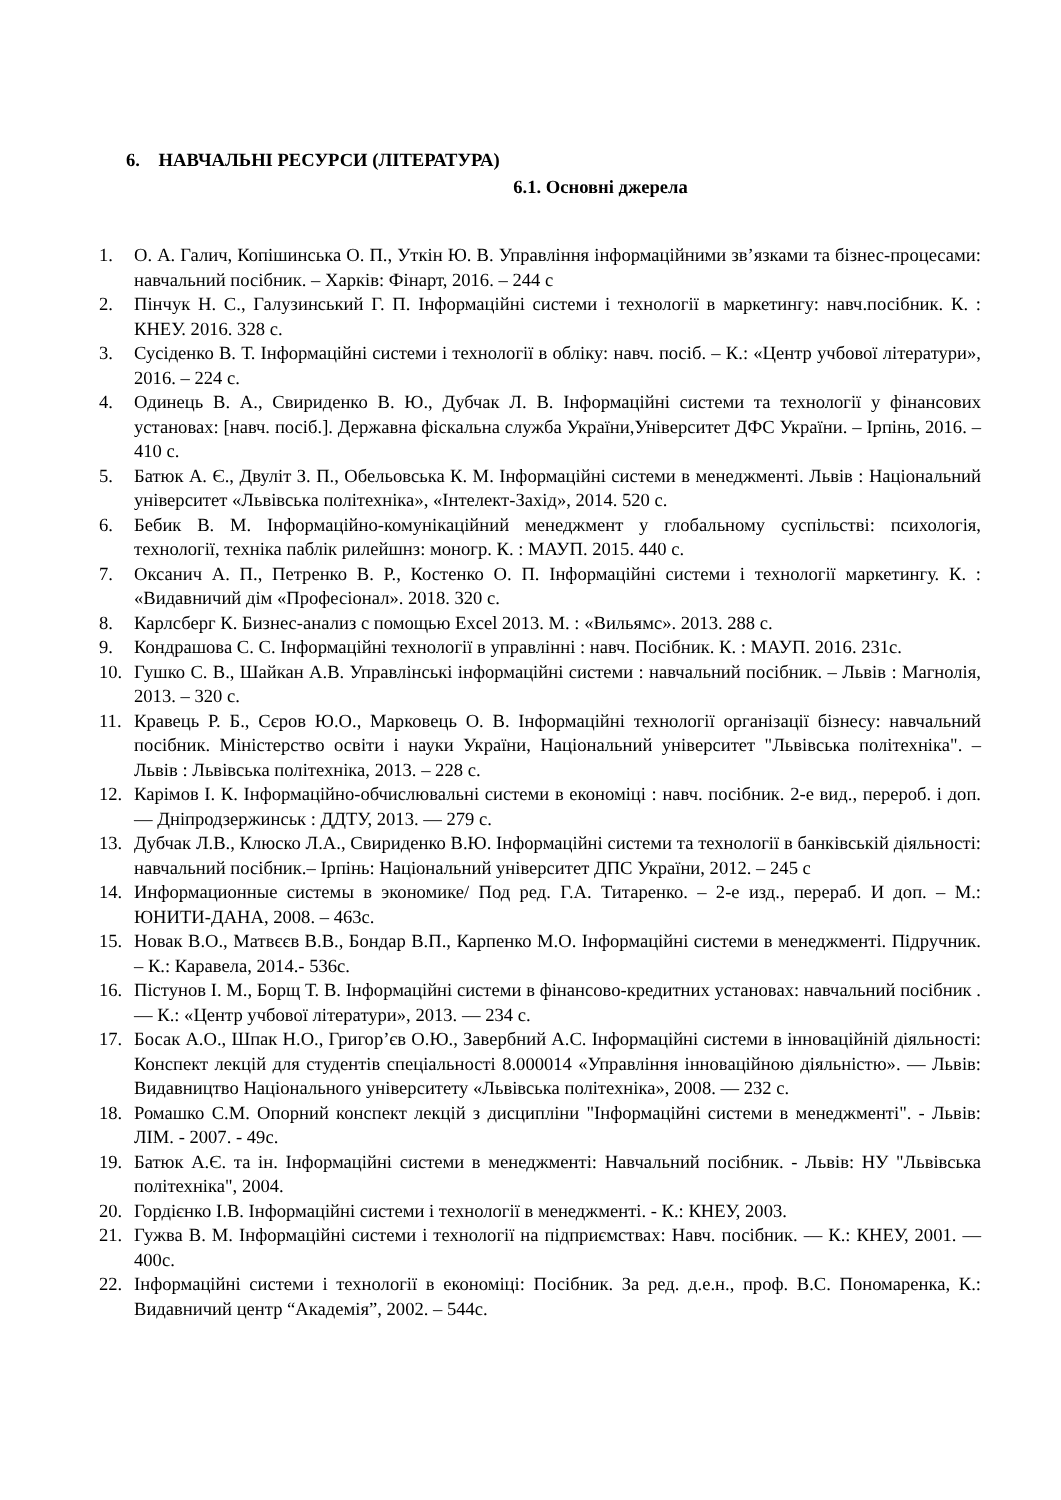6. НАВЧАЛЬНІ РЕСУРСИ (ЛІТЕРАТУРА)
6.1. Основні джерела
1. О. А. Галич, Копішинська О. П., Уткін Ю. В. Управління інформаційними зв’язками та бізнес-процесами: навчальний посібник. – Харків: Фінарт, 2016. – 244 с
2. Пінчук Н. С., Галузинський Г. П. Інформаційні системи і технології в маркетингу: навч.посібник. К. : КНЕУ. 2016. 328 с.
3. Сусіденко В. Т. Інформаційні системи і технології в обліку: навч. посіб. – К.: «Центр учбової літератури», 2016. – 224 с.
4. Одинець В. А., Свириденко В. Ю., Дубчак Л. В. Інформаційні системи та технології у фінансових установах: [навч. посіб.]. Державна фіскальна служба України,Університет ДФС України. – Ірпінь, 2016. – 410 с.
5. Батюк А. Є., Двуліт З. П., Обельовська К. М. Інформаційні системи в менеджменті. Львів : Національний університет «Львівська політехніка», «Інтелект-Захід», 2014. 520 с.
6. Бебик В. М. Інформаційно-комунікаційний менеджмент у глобальному суспільстві: психологія, технології, техніка паблік рилейшнз: моногр. К. : МАУП. 2015. 440 с.
7. Оксанич А. П., Петренко В. Р., Костенко О. П. Інформаційні системи і технології маркетингу. К. : «Видавничий дім «Професіонал». 2018. 320 с.
8. Карлсберг К. Бизнес-анализ с помощью Excel 2013. М. : «Вильямс». 2013. 288 с.
9. Кондрашова С. С. Інформаційні технології в управлінні : навч. Посібник. К. : МАУП. 2016. 231с.
10. Гушко С. В., Шайкан А.В. Управлінські інформаційні системи : навчальний посібник. – Львів : Магнолія, 2013. – 320 с.
11. Кравець Р. Б., Сєров Ю.О., Марковець О. В. Інформаційні технології організації бізнесу: навчальний посібник. Міністерство освіти і науки України, Національний університет "Львівська політехніка". – Львів : Львівська політехніка, 2013. – 228 с.
12. Карімов І. К. Інформаційно-обчислювальні системи в економіці : навч. посібник. 2-е вид., перероб. і доп. — Дніпродзержинськ : ДДТУ, 2013. — 279 с.
13. Дубчак Л.В., Клюско Л.А., Свириденко В.Ю. Інформаційні системи та технології в банківській діяльності: навчальний посібник.– Ірпінь: Національний університет ДПС України, 2012. – 245 с
14. Информационные системы в экономике/ Под ред. Г.А. Титаренко. – 2-е изд., перераб. И доп. – М.: ЮНИТИ-ДАНА, 2008. – 463с.
15. Новак В.О., Матвєєв В.В., Бондар В.П., Карпенко М.О. Інформаційні системи в менеджменті. Підручник. – К.: Каравела, 2014.- 536с.
16. Пістунов І. М., Борщ Т. В. Інформаційні системи в фінансово-кредитних установах: навчальний посібник . — К.: «Центр учбової літератури», 2013. — 234 с.
17. Босак А.О., Шпак Н.О., Григор’єв О.Ю., Завербний А.С. Інформаційні системи в інноваційній діяльності: Конспект лекцій для студентів спеціальності 8.000014 «Управління інноваційною діяльністю». — Львів: Видавництво Національного університету «Львівська політехніка», 2008. — 232 с.
18. Ромашко С.М. Опорний конспект лекцій з дисципліни "Інформаційні системи в менеджменті". - Львів: ЛІМ. - 2007. - 49с.
19. Батюк А.Є. та ін. Інформаційні системи в менеджменті: Навчальний посібник. - Львів: НУ "Львівська політехніка", 2004.
20. Гордієнко І.В. Інформаційні системи і технології в менеджменті. - К.: КНЕУ, 2003.
21. Гужва В. М. Інформаційні системи і технології на підприємствах: Навч. посібник. — К.: КНЕУ, 2001. — 400с.
22. Інформаційні системи і технології в економіці: Посібник. За ред. д.е.н., проф. В.С. Пономаренка, К.: Видавничий центр “Академія”, 2002. – 544с.